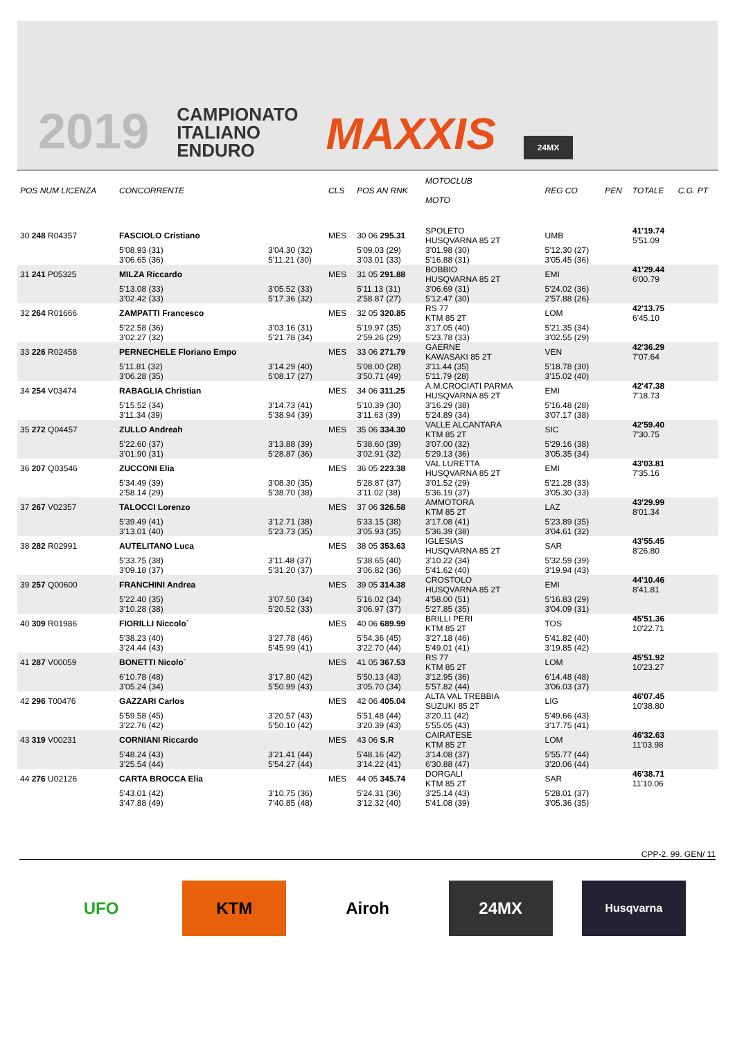2019 CAMPIONATO
ITALIANO
ENDURO MAXXIS 24MX
| POS NUM LICENZA | CONCORRENTE | | CLS | POS AN RNK | MOTOCLUB MOTO | | REG CO | PEN | TOTALE | C.G. PT |
| --- | --- | --- | --- | --- | --- | --- | --- | --- | --- | --- |
| 30 248 R04357 | FASCIOLO Cristiano | | MES | 30 06 295.31 | SPOLETO HUSQVARNA 85 2T | | UMB | | 41'19.74 5'51.09 | |
| | 5'08.93 (31) 3'06.65 (36) | 3'04.30 (32) 5'11.21 (30) | | 5'09.03 (29) 3'03.01 (33) | 3'01.98 (30) 5'16.88 (31) | | 5'12.30 (27) 3'05.45 (36) | | | |
| 31 241 P05325 | MILZA Riccardo | | MES | 31 05 291.88 | BOBBIO HUSQVARNA 85 2T | | EMI | | 41'29.44 6'00.79 | |
| | 5'13.08 (33) 3'02.42 (33) | 3'05.52 (33) 5'17.36 (32) | | 5'11.13 (31) 2'58.87 (27) | 3'06.69 (31) 5'12.47 (30) | | 5'24.02 (36) 2'57.88 (26) | | | |
| 32 264 R01666 | ZAMPATTI Francesco | | MES | 32 05 320.85 | RS 77 KTM 85 2T | | LOM | | 42'13.75 6'45.10 | |
| | 5'22.58 (36) 3'02.27 (32) | 3'03.16 (31) 5'21.78 (34) | | 5'19.97 (35) 2'59.26 (29) | 3'17.05 (40) 5'23.78 (33) | | 5'21.35 (34) 3'02.55 (29) | | | |
| 33 226 R02458 | PERNECHELE Floriano Empo | | MES | 33 06 271.79 | GAERNE KAWASAKI 85 2T | | VEN | | 42'36.29 7'07.64 | |
| | 5'11.81 (32) 3'06.28 (35) | 3'14.29 (40) 5'08.17 (27) | | 5'08.00 (28) 3'50.71 (49) | 3'11.44 (35) 5'11.79 (28) | | 5'18.78 (30) 3'15.02 (40) | | | |
| 34 254 V03474 | RABAGLIA Christian | | MES | 34 06 311.25 | A.M.CROCIATI PARMA HUSQVARNA 85 2T | | EMI | | 42'47.38 7'18.73 | |
| | 5'15.52 (34) 3'11.34 (39) | 3'14.73 (41) 5'38.94 (39) | | 5'10.39 (30) 3'11.63 (39) | 3'16.29 (38) 5'24.89 (34) | | 5'16.48 (28) 3'07.17 (38) | | | |
| 35 272 Q04457 | ZULLO Andreah | | MES | 35 06 334.30 | VALLE ALCANTARA KTM 85 2T | | SIC | | 42'59.40 7'30.75 | |
| | 5'22.60 (37) 3'01.90 (31) | 3'13.88 (39) 5'28.87 (36) | | 5'38.60 (39) 3'02.91 (32) | 3'07.00 (32) 5'29.13 (36) | | 5'29.16 (38) 3'05.35 (34) | | | |
| 36 207 Q03546 | ZUCCONI Elia | | MES | 36 05 223.38 | VAL LURETTA HUSQVARNA 85 2T | | EMI | | 43'03.81 7'35.16 | |
| | 5'34.49 (39) 2'58.14 (29) | 3'08.30 (35) 5'38.70 (38) | | 5'28.87 (37) 3'11.02 (38) | 3'01.52 (29) 5'36.19 (37) | | 5'21.28 (33) 3'05.30 (33) | | | |
| 37 267 V02357 | TALOCCI Lorenzo | | MES | 37 06 326.58 | AMMOTORA KTM 85 2T | | LAZ | | 43'29.99 8'01.34 | |
| | 5'39.49 (41) 3'13.01 (40) | 3'12.71 (38) 5'23.73 (35) | | 5'33.15 (38) 3'05.93 (35) | 3'17.08 (41) 5'36.39 (38) | | 5'23.89 (35) 3'04.61 (32) | | | |
| 38 282 R02991 | AUTELITANO Luca | | MES | 38 05 353.63 | IGLESIAS HUSQVARNA 85 2T | | SAR | | 43'55.45 8'26.80 | |
| | 5'33.75 (38) 3'09.18 (37) | 3'11.48 (37) 5'31.20 (37) | | 5'38.65 (40) 3'06.82 (36) | 3'10.22 (34) 5'41.62 (40) | | 5'32.59 (39) 3'19.94 (43) | | | |
| 39 257 Q00600 | FRANCHINI Andrea | | MES | 39 05 314.38 | CROSTOLO HUSQVARNA 85 2T | | EMI | | 44'10.46 8'41.81 | |
| | 5'22.40 (35) 3'10.28 (38) | 3'07.50 (34) 5'20.52 (33) | | 5'16.02 (34) 3'06.97 (37) | 4'58.00 (51) 5'27.85 (35) | | 5'16.83 (29) 3'04.09 (31) | | | |
| 40 309 R01986 | FIORILLI Niccolo` | | MES | 40 06 689.99 | BRILLI PERI KTM 85 2T | | TOS | | 45'51.36 10'22.71 | |
| | 5'38.23 (40) 3'24.44 (43) | 3'27.78 (46) 5'45.99 (41) | | 5'54.36 (45) 3'22.70 (44) | 3'27.18 (46) 5'49.01 (41) | | 5'41.82 (40) 3'19.85 (42) | | | |
| 41 287 V00059 | BONETTI Nicolo` | | MES | 41 05 367.53 | RS 77 KTM 85 2T | | LOM | | 45'51.92 10'23.27 | |
| | 6'10.78 (48) 3'05.24 (34) | 3'17.80 (42) 5'50.99 (43) | | 5'50.13 (43) 3'05.70 (34) | 3'12.95 (36) 5'57.82 (44) | | 6'14.48 (48) 3'06.03 (37) | | | |
| 42 296 T00476 | GAZZARI Carlos | | MES | 42 06 405.04 | ALTA VAL TREBBIA SUZUKI 85 2T | | LIG | | 46'07.45 10'38.80 | |
| | 5'59.58 (45) 3'22.76 (42) | 3'20.57 (43) 5'50.10 (42) | | 5'51.48 (44) 3'20.39 (43) | 3'20.11 (42) 5'55.05 (43) | | 5'49.66 (43) 3'17.75 (41) | | | |
| 43 319 V00231 | CORNIANI Riccardo | | MES | 43 06 S.R | CAIRATESE KTM 85 2T | | LOM | | 46'32.63 11'03.98 | |
| | 5'48.24 (43) 3'25.54 (44) | 3'21.41 (44) 5'54.27 (44) | | 5'48.16 (42) 3'14.22 (41) | 3'14.08 (37) 6'30.88 (47) | | 5'55.77 (44) 3'20.06 (44) | | | |
| 44 276 U02126 | CARTA BROCCA Elia | | MES | 44 05 345.74 | DORGALI KTM 85 2T | | SAR | | 46'38.71 11'10.06 | |
| | 5'43.01 (42) 3'47.88 (49) | 3'10.75 (36) 7'40.85 (48) | | 5'24.31 (36) 3'12.32 (40) | 3'25.14 (43) 5'41.08 (39) | | 5'28.01 (37) 3'05.36 (35) | | | |
CPP-2. 99. GEN/ 11
UFO KTM Airoh 24MX
Husqvarna